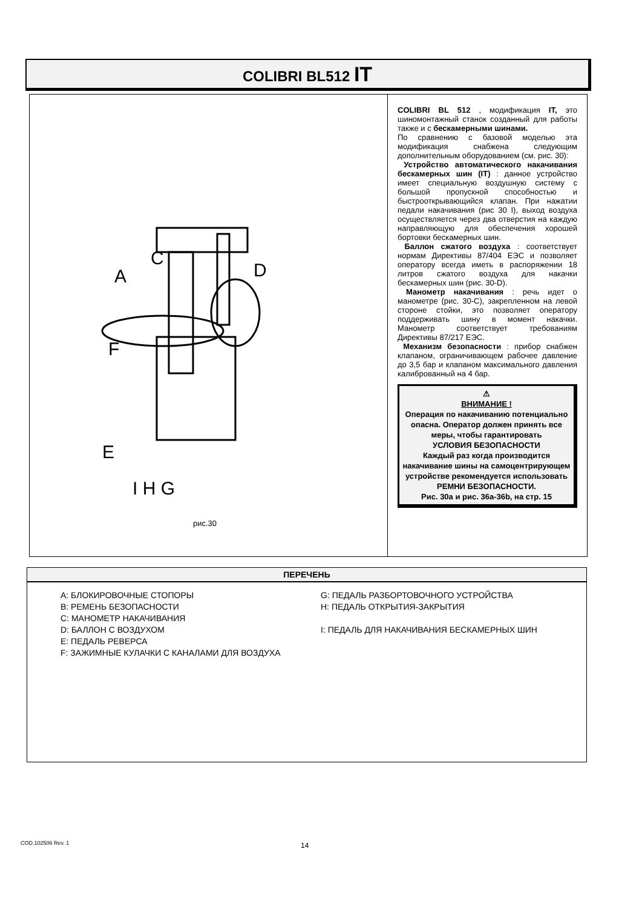COLIBRI BL512 IT
F
A
D
C
E
I H G
рис.30
COLIBRI BL 512 , модификация IT, это шиномонтажный станок созданный для работы также и с бескамерными шинами.
По сравнению с базовой моделью эта модификация снабжена следующим дополнительным оборудованием (см. рис. 30):
Устройство автоматического накачивания бескамерных шин (IT) : данное устройство имеет специальную воздушную систему с большой пропускной способностью и быстрооткрывающийся клапан. При нажатии педали накачивания (рис 30 I), выход воздуха осуществляется через два отверстия на каждую направляющую для обеспечения хорошей бортовки бескамерных шин.
Баллон сжатого воздуха : соответствует нормам Директивы 87/404 ЕЭС и позволяет оператору всегда иметь в распоряжении 18 литров сжатого воздуха для накачки бескамерных шин (рис. 30-D).
Манометр накачивания : речь идет о манометре (рис. 30-С), закрепленном на левой стороне стойки, это позволяет оператору поддерживать шину в момент накачки. Манометр соответствует требованиям Директивы 87/217 ЕЭС.
Механизм безопасности : прибор снабжен клапаном, ограничивающем рабочее давление до 3,5 бар и клапаном максимального давления калиброванный на 4 бар.
⚠
ВНИМАНИЕ !
Операция по накачиванию потенциально опасна. Оператор должен принять все меры, чтобы гарантировать
УСЛОВИЯ БЕЗОПАСНОСТИ
Каждый раз когда производится накачивание шины на самоцентрирующем устройстве рекомендуется использовать РЕМНИ БЕЗОПАСНОСТИ.
Рис. 30а и рис. 36а-36b, на стр. 15
ПЕРЕЧЕНЬ
A: БЛОКИРОВОЧНЫЕ СТОПОРЫ
B: РЕМЕНЬ БЕЗОПАСНОСТИ
C: МАНОМЕТР НАКАЧИВАНИЯ
D: БАЛЛОН С ВОЗДУХОМ
E: ПЕДАЛЬ РЕВЕРСА
F: ЗАЖИМНЫЕ КУЛАЧКИ С КАНАЛАМИ ДЛЯ ВОЗДУХА
G: ПЕДАЛЬ РАЗБОРТОВОЧНОГО УСТРОЙСТВА
H: ПЕДАЛЬ ОТКРЫТИЯ-ЗАКРЫТИЯ
I: ПЕДАЛЬ ДЛЯ НАКАЧИВАНИЯ БЕСКАМЕРНЫХ ШИН
COD.102506 Rev. 1 14